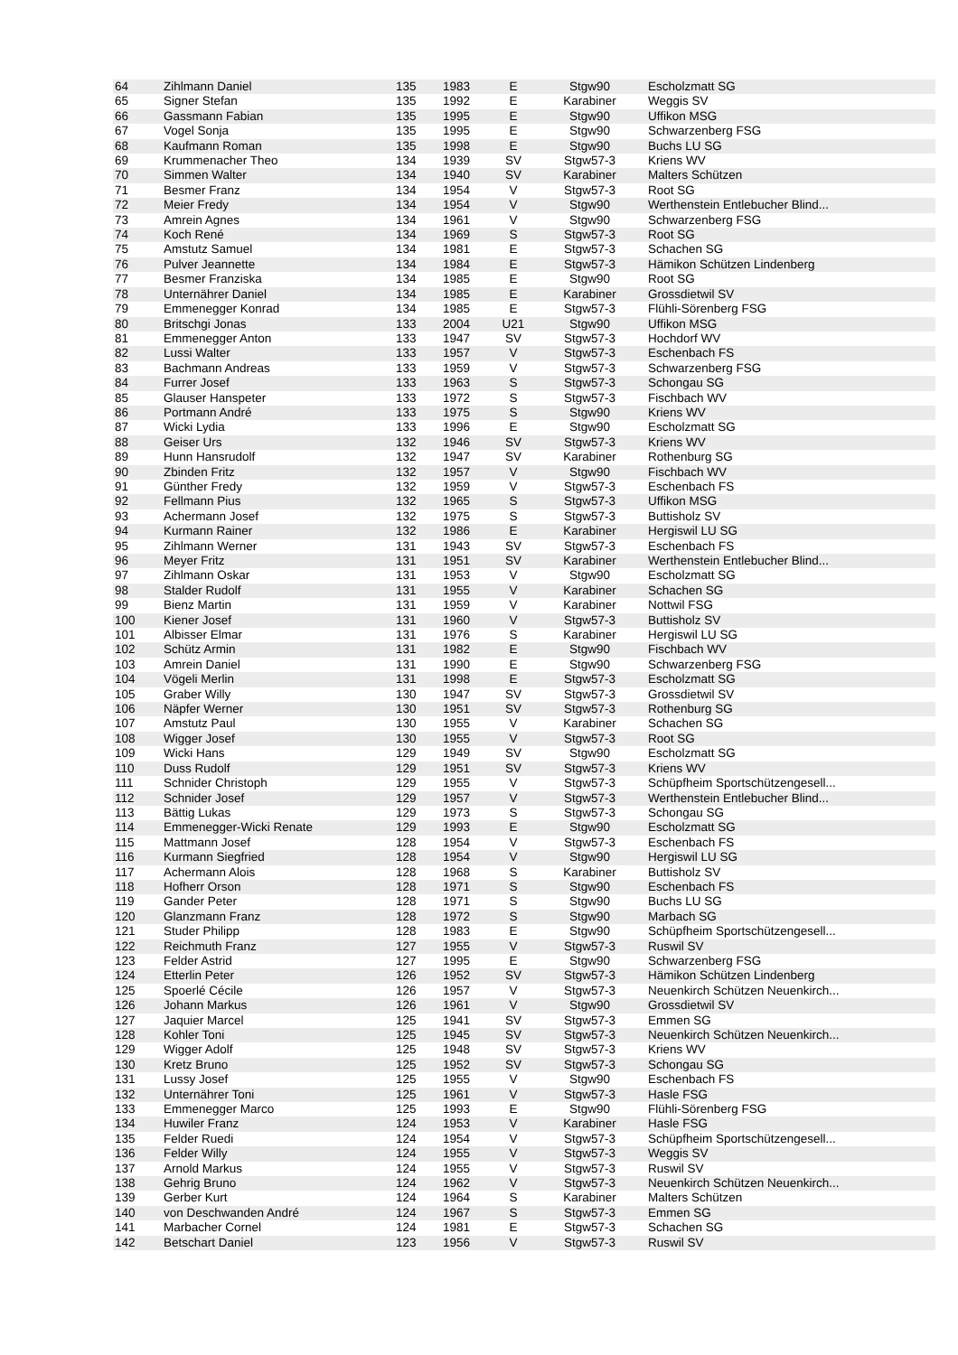| 64 | Zihlmann Daniel | 135 | 1983 | E | Stgw90 | Escholzmatt SG |
| 65 | Signer Stefan | 135 | 1992 | E | Karabiner | Weggis SV |
| 66 | Gassmann Fabian | 135 | 1995 | E | Stgw90 | Uffikon MSG |
| 67 | Vogel Sonja | 135 | 1995 | E | Stgw90 | Schwarzenberg FSG |
| 68 | Kaufmann Roman | 135 | 1998 | E | Stgw90 | Buchs LU SG |
| 69 | Krummenacher Theo | 134 | 1939 | SV | Stgw57-3 | Kriens WV |
| 70 | Simmen Walter | 134 | 1940 | SV | Karabiner | Malters Schützen |
| 71 | Besmer Franz | 134 | 1954 | V | Stgw57-3 | Root SG |
| 72 | Meier Fredy | 134 | 1954 | V | Stgw90 | Werthenstein Entlebucher Blind... |
| 73 | Amrein Agnes | 134 | 1961 | V | Stgw90 | Schwarzenberg FSG |
| 74 | Koch René | 134 | 1969 | S | Stgw57-3 | Root SG |
| 75 | Amstutz Samuel | 134 | 1981 | E | Stgw57-3 | Schachen SG |
| 76 | Pulver Jeannette | 134 | 1984 | E | Stgw57-3 | Hämikon Schützen Lindenberg |
| 77 | Besmer Franziska | 134 | 1985 | E | Stgw90 | Root SG |
| 78 | Unternährer Daniel | 134 | 1985 | E | Karabiner | Grossdietwil SV |
| 79 | Emmenegger Konrad | 134 | 1985 | E | Stgw57-3 | Flühli-Sörenberg FSG |
| 80 | Britschgi Jonas | 133 | 2004 | U21 | Stgw90 | Uffikon MSG |
| 81 | Emmenegger Anton | 133 | 1947 | SV | Stgw57-3 | Hochdorf WV |
| 82 | Lussi Walter | 133 | 1957 | V | Stgw57-3 | Eschenbach FS |
| 83 | Bachmann Andreas | 133 | 1959 | V | Stgw57-3 | Schwarzenberg FSG |
| 84 | Furrer Josef | 133 | 1963 | S | Stgw57-3 | Schongau SG |
| 85 | Glauser Hanspeter | 133 | 1972 | S | Stgw57-3 | Fischbach WV |
| 86 | Portmann André | 133 | 1975 | S | Stgw90 | Kriens WV |
| 87 | Wicki Lydia | 133 | 1996 | E | Stgw90 | Escholzmatt SG |
| 88 | Geiser Urs | 132 | 1946 | SV | Stgw57-3 | Kriens WV |
| 89 | Hunn Hansrudolf | 132 | 1947 | SV | Karabiner | Rothenburg SG |
| 90 | Zbinden Fritz | 132 | 1957 | V | Stgw90 | Fischbach WV |
| 91 | Günther Fredy | 132 | 1959 | V | Stgw57-3 | Eschenbach FS |
| 92 | Fellmann Pius | 132 | 1965 | S | Stgw57-3 | Uffikon MSG |
| 93 | Achermann Josef | 132 | 1975 | S | Stgw57-3 | Buttisholz SV |
| 94 | Kurmann Rainer | 132 | 1986 | E | Karabiner | Hergiswil LU SG |
| 95 | Zihlmann Werner | 131 | 1943 | SV | Stgw57-3 | Eschenbach FS |
| 96 | Meyer Fritz | 131 | 1951 | SV | Karabiner | Werthenstein Entlebucher Blind... |
| 97 | Zihlmann Oskar | 131 | 1953 | V | Stgw90 | Escholzmatt SG |
| 98 | Stalder Rudolf | 131 | 1955 | V | Karabiner | Schachen SG |
| 99 | Bienz Martin | 131 | 1959 | V | Karabiner | Nottwil FSG |
| 100 | Kiener Josef | 131 | 1960 | V | Stgw57-3 | Buttisholz SV |
| 101 | Albisser Elmar | 131 | 1976 | S | Karabiner | Hergiswil LU SG |
| 102 | Schütz Armin | 131 | 1982 | E | Stgw90 | Fischbach WV |
| 103 | Amrein Daniel | 131 | 1990 | E | Stgw90 | Schwarzenberg FSG |
| 104 | Vögeli Merlin | 131 | 1998 | E | Stgw57-3 | Escholzmatt SG |
| 105 | Graber Willy | 130 | 1947 | SV | Stgw57-3 | Grossdietwil SV |
| 106 | Näpfer Werner | 130 | 1951 | SV | Stgw57-3 | Rothenburg SG |
| 107 | Amstutz Paul | 130 | 1955 | V | Karabiner | Schachen SG |
| 108 | Wigger Josef | 130 | 1955 | V | Stgw57-3 | Root SG |
| 109 | Wicki Hans | 129 | 1949 | SV | Stgw90 | Escholzmatt SG |
| 110 | Duss Rudolf | 129 | 1951 | SV | Stgw57-3 | Kriens WV |
| 111 | Schnider Christoph | 129 | 1955 | V | Stgw57-3 | Schüpfheim Sportschützengesell... |
| 112 | Schnider Josef | 129 | 1957 | V | Stgw57-3 | Werthenstein Entlebucher Blind... |
| 113 | Bättig Lukas | 129 | 1973 | S | Stgw57-3 | Schongau SG |
| 114 | Emmenegger-Wicki Renate | 129 | 1993 | E | Stgw90 | Escholzmatt SG |
| 115 | Mattmann Josef | 128 | 1954 | V | Stgw57-3 | Eschenbach FS |
| 116 | Kurmann Siegfried | 128 | 1954 | V | Stgw90 | Hergiswil LU SG |
| 117 | Achermann Alois | 128 | 1968 | S | Karabiner | Buttisholz SV |
| 118 | Hofherr Orson | 128 | 1971 | S | Stgw90 | Eschenbach FS |
| 119 | Gander Peter | 128 | 1971 | S | Stgw90 | Buchs LU SG |
| 120 | Glanzmann Franz | 128 | 1972 | S | Stgw90 | Marbach SG |
| 121 | Studer Philipp | 128 | 1983 | E | Stgw90 | Schüpfheim Sportschützengesell... |
| 122 | Reichmuth Franz | 127 | 1955 | V | Stgw57-3 | Ruswil SV |
| 123 | Felder Astrid | 127 | 1995 | E | Stgw90 | Schwarzenberg FSG |
| 124 | Etterlin Peter | 126 | 1952 | SV | Stgw57-3 | Hämikon Schützen Lindenberg |
| 125 | Spoerlé Cécile | 126 | 1957 | V | Stgw57-3 | Neuenkirch Schützen Neuenkirch... |
| 126 | Johann Markus | 126 | 1961 | V | Stgw90 | Grossdietwil SV |
| 127 | Jaquier Marcel | 125 | 1941 | SV | Stgw57-3 | Emmen SG |
| 128 | Kohler Toni | 125 | 1945 | SV | Stgw57-3 | Neuenkirch Schützen Neuenkirch... |
| 129 | Wigger Adolf | 125 | 1948 | SV | Stgw57-3 | Kriens WV |
| 130 | Kretz Bruno | 125 | 1952 | SV | Stgw57-3 | Schongau SG |
| 131 | Lussy Josef | 125 | 1955 | V | Stgw90 | Eschenbach FS |
| 132 | Unternährer Toni | 125 | 1961 | V | Stgw57-3 | Hasle FSG |
| 133 | Emmenegger Marco | 125 | 1993 | E | Stgw90 | Flühli-Sörenberg FSG |
| 134 | Huwiler Franz | 124 | 1953 | V | Karabiner | Hasle FSG |
| 135 | Felder Ruedi | 124 | 1954 | V | Stgw57-3 | Schüpfheim Sportschützengesell... |
| 136 | Felder Willy | 124 | 1955 | V | Stgw57-3 | Weggis SV |
| 137 | Arnold Markus | 124 | 1955 | V | Stgw57-3 | Ruswil SV |
| 138 | Gehrig Bruno | 124 | 1962 | V | Stgw57-3 | Neuenkirch Schützen Neuenkirch... |
| 139 | Gerber Kurt | 124 | 1964 | S | Karabiner | Malters Schützen |
| 140 | von Deschwanden André | 124 | 1967 | S | Stgw57-3 | Emmen SG |
| 141 | Marbacher Cornel | 124 | 1981 | E | Stgw57-3 | Schachen SG |
| 142 | Betschart Daniel | 123 | 1956 | V | Stgw57-3 | Ruswil SV |